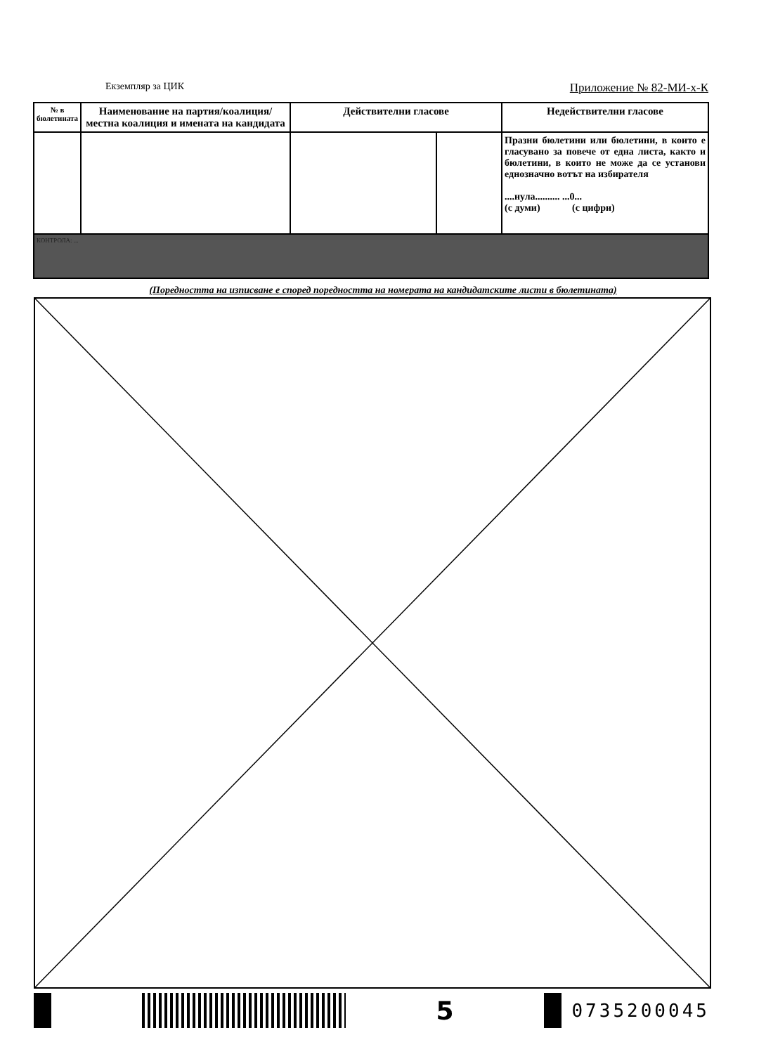Екземпляр за ЦИК Приложение № 82-МИ-х-К
| № в бюлетината | Наименование на партия/коалиция/местна коалиция и имената на кандидата | Действителни гласове | | Недействителни гласове |
| --- | --- | --- | --- | --- |
| | | | | Празни бюлетини или бюлетини, в които е гласувано за повече от една листа, както и бюлетини, в които не може да се установи еднозначно вотът на избирателя ....нула.......... ...0... (с думи) (с цифри) |
| КОНТРОЛА: ... | | | | |
(Поредността на изписване е според поредността на номерата на кандидатските листи в бюлетината)
5
0735200045